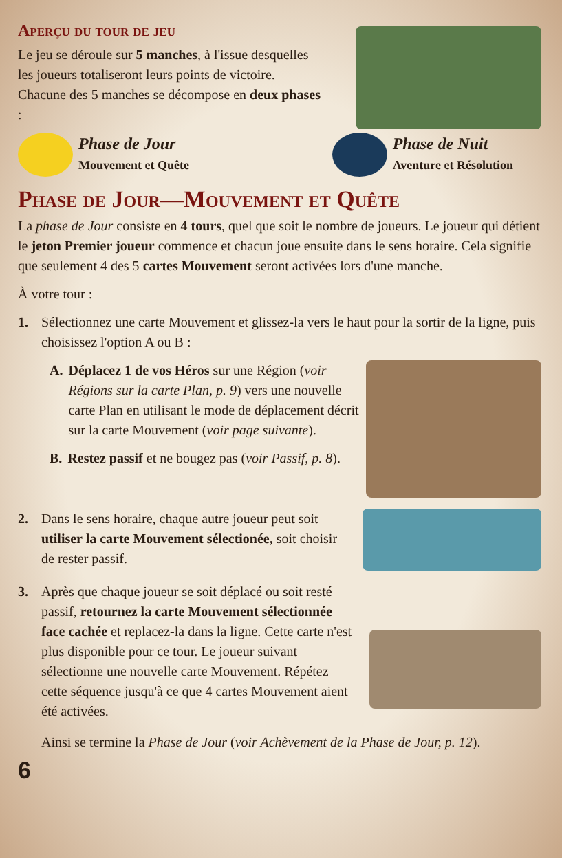Aperçu du tour de jeu
Le jeu se déroule sur 5 manches, à l'issue desquelles les joueurs totaliseront leurs points de victoire. Chacune des 5 manches se décompose en deux phases :
Phase de Jour
Mouvement et Quête
Phase de Nuit
Aventure et Résolution
Phase de Jour—Mouvement et Quête
La phase de Jour consiste en 4 tours, quel que soit le nombre de joueurs. Le joueur qui détient le jeton Premier joueur commence et chacun joue ensuite dans le sens horaire. Cela signifie que seulement 4 des 5 cartes Mouvement seront activées lors d'une manche.
À votre tour :
1.
Sélectionnez une carte Mouvement et glissez-la vers le haut pour la sortir de la ligne, puis choisissez l'option A ou B :
A. Déplacez 1 de vos Héros sur une Région (voir Régions sur la carte Plan, p. 9) vers une nouvelle carte Plan en utilisant le mode de déplacement décrit sur la carte Mouvement (voir page suivante).
B. Restez passif et ne bougez pas (voir Passif, p. 8).
2.
Dans le sens horaire, chaque autre joueur peut soit utiliser la carte Mouvement sélectionée, soit choisir de rester passif.
3.
Après que chaque joueur se soit déplacé ou soit resté passif, retournez la carte Mouvement sélectionnée face cachée et replacez-la dans la ligne. Cette carte n'est plus disponible pour ce tour. Le joueur suivant sélectionne une nouvelle carte Mouvement. Répétez cette séquence jusqu'à ce que 4 cartes Mouvement aient été activées.
Ainsi se termine la Phase de Jour (voir Achèvement de la Phase de Jour, p. 12).
6